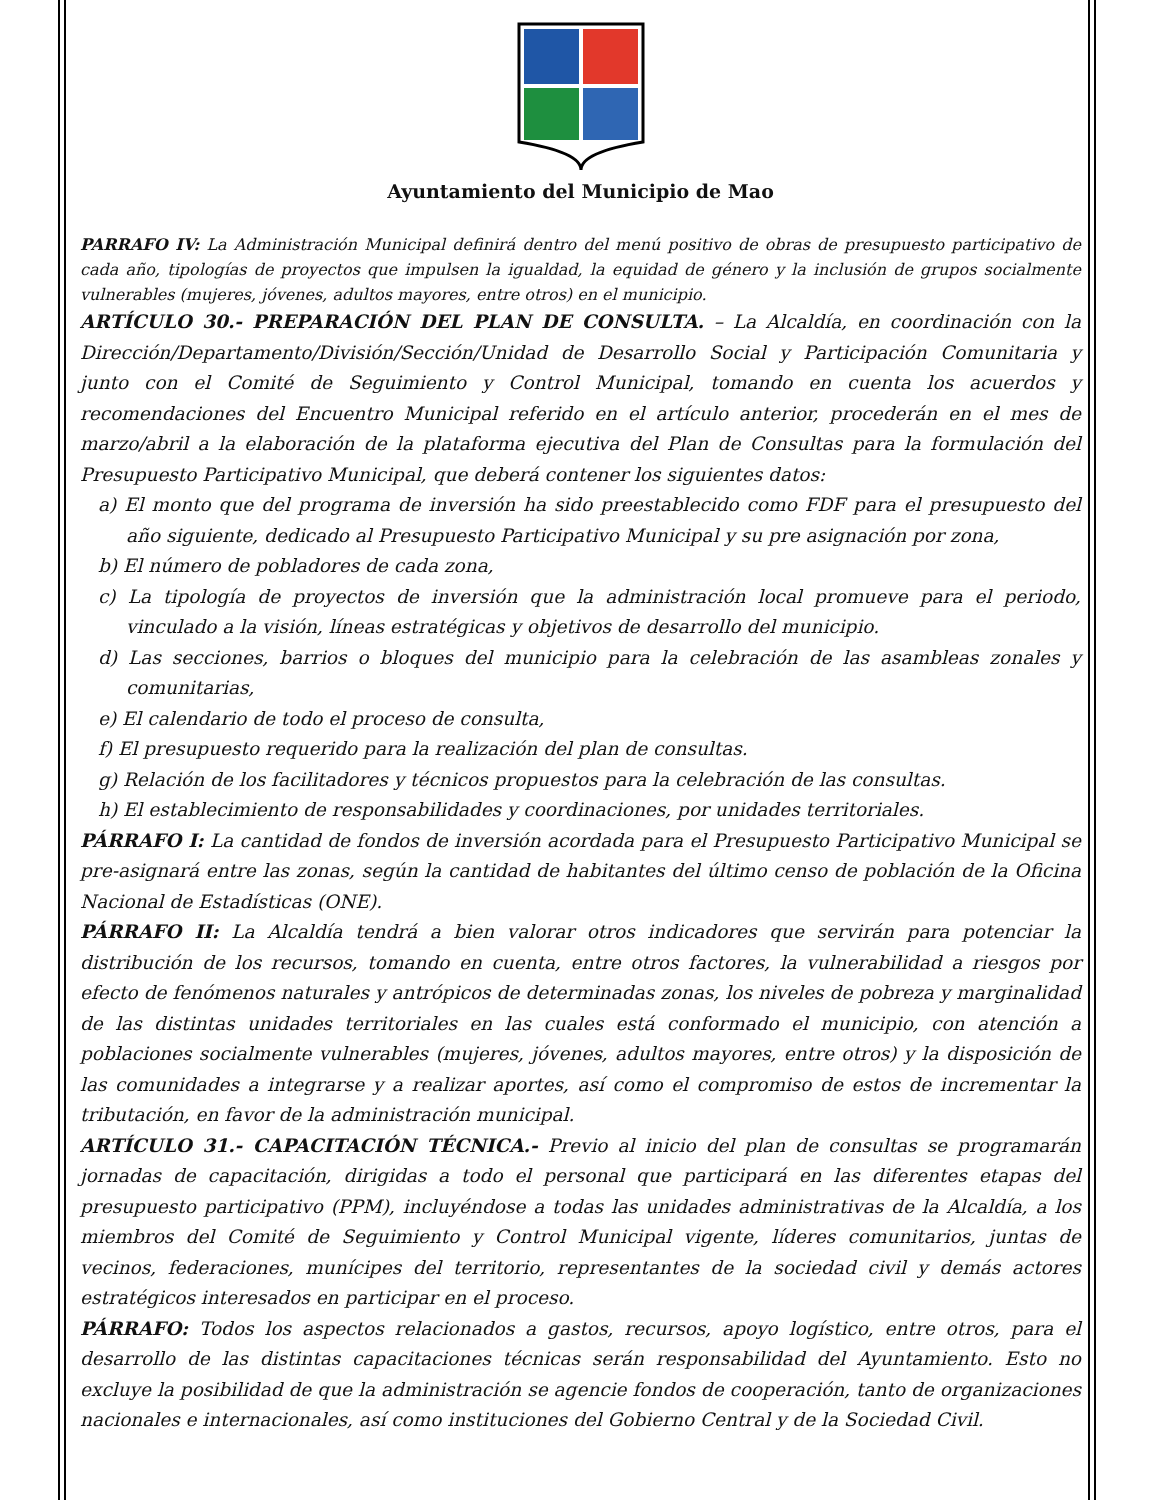Ayuntamiento del Municipio de Mao
PARRAFO IV: La Administración Municipal definirá dentro del menú positivo de obras de presupuesto participativo de cada año, tipologías de proyectos que impulsen la igualdad, la equidad de género y la inclusión de grupos socialmente vulnerables (mujeres, jóvenes, adultos mayores, entre otros) en el municipio.
ARTÍCULO 30.- PREPARACIÓN DEL PLAN DE CONSULTA. – La Alcaldía, en coordinación con la Dirección/Departamento/División/Sección/Unidad de Desarrollo Social y Participación Comunitaria y junto con el Comité de Seguimiento y Control Municipal, tomando en cuenta los acuerdos y recomendaciones del Encuentro Municipal referido en el artículo anterior, procederán en el mes de marzo/abril a la elaboración de la plataforma ejecutiva del Plan de Consultas para la formulación del Presupuesto Participativo Municipal, que deberá contener los siguientes datos:
a) El monto que del programa de inversión ha sido preestablecido como FDF para el presupuesto del año siguiente, dedicado al Presupuesto Participativo Municipal y su pre asignación por zona,
b) El número de pobladores de cada zona,
c) La tipología de proyectos de inversión que la administración local promueve para el periodo, vinculado a la visión, líneas estratégicas y objetivos de desarrollo del municipio.
d) Las secciones, barrios o bloques del municipio para la celebración de las asambleas zonales y comunitarias,
e) El calendario de todo el proceso de consulta,
f) El presupuesto requerido para la realización del plan de consultas.
g) Relación de los facilitadores y técnicos propuestos para la celebración de las consultas.
h) El establecimiento de responsabilidades y coordinaciones, por unidades territoriales.
PÁRRAFO I: La cantidad de fondos de inversión acordada para el Presupuesto Participativo Municipal se pre-asignará entre las zonas, según la cantidad de habitantes del último censo de población de la Oficina Nacional de Estadísticas (ONE).
PÁRRAFO II: La Alcaldía tendrá a bien valorar otros indicadores que servirán para potenciar la distribución de los recursos, tomando en cuenta, entre otros factores, la vulnerabilidad a riesgos por efecto de fenómenos naturales y antrópicos de determinadas zonas, los niveles de pobreza y marginalidad de las distintas unidades territoriales en las cuales está conformado el municipio, con atención a poblaciones socialmente vulnerables (mujeres, jóvenes, adultos mayores, entre otros) y la disposición de las comunidades a integrarse y a realizar aportes, así como el compromiso de estos de incrementar la tributación, en favor de la administración municipal.
ARTÍCULO 31.- CAPACITACIÓN TÉCNICA.- Previo al inicio del plan de consultas se programarán jornadas de capacitación, dirigidas a todo el personal que participará en las diferentes etapas del presupuesto participativo (PPM), incluyéndose a todas las unidades administrativas de la Alcaldía, a los miembros del Comité de Seguimiento y Control Municipal vigente, líderes comunitarios, juntas de vecinos, federaciones, munícipes del territorio, representantes de la sociedad civil y demás actores estratégicos interesados en participar en el proceso.
PÁRRAFO: Todos los aspectos relacionados a gastos, recursos, apoyo logístico, entre otros, para el desarrollo de las distintas capacitaciones técnicas serán responsabilidad del Ayuntamiento. Esto no excluye la posibilidad de que la administración se agencie fondos de cooperación, tanto de organizaciones nacionales e internacionales, así como instituciones del Gobierno Central y de la Sociedad Civil.